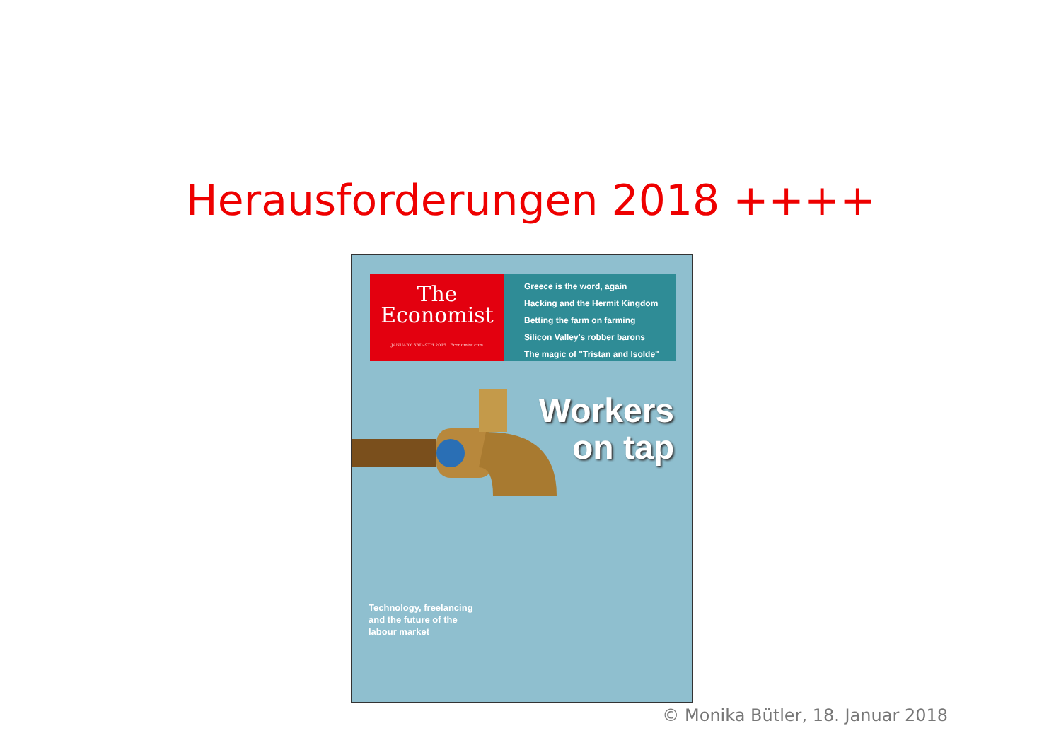Herausforderungen 2018 ++++
The
Economist
JANUARY 3RD–9TH 2015 Economist.com
Greece is the word, again
Hacking and the Hermit Kingdom
Betting the farm on farming
Silicon Valley's robber barons
The magic of "Tristan and Isolde"
Workers
on tap
Technology, freelancing
and the future of the
labour market
© Monika Bütler, 18. Januar 2018